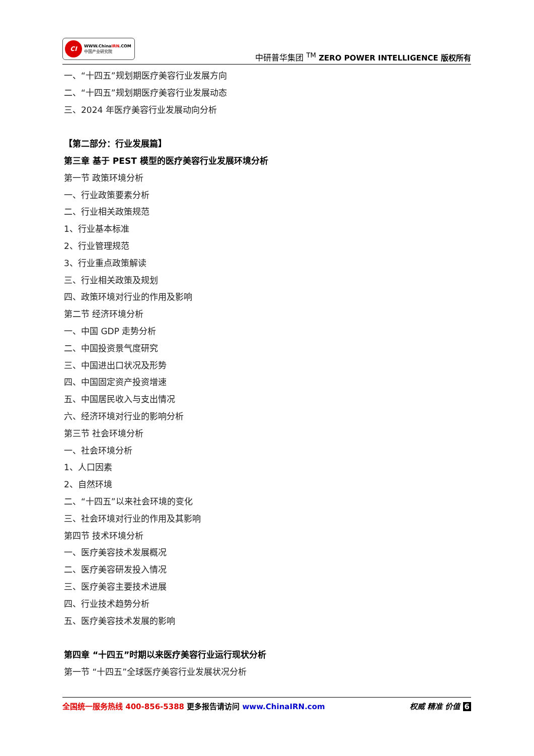CI
WWW.ChinaIRN.COM
中国产业研究院
中研普华集团 <sup>TM</sup> ZERO POWER INTELLIGENCE 版权所有
一、“十四五”规划期医疗美容行业发展方向
二、“十四五”规划期医疗美容行业发展动态
三、2024 年医疗美容行业发展动向分析
【第二部分：行业发展篇】
第三章 基于 PEST 模型的医疗美容行业发展环境分析
第一节 政策环境分析
一、行业政策要素分析
二、行业相关政策规范
1、行业基本标准
2、行业管理规范
3、行业重点政策解读
三、行业相关政策及规划
四、政策环境对行业的作用及影响
第二节 经济环境分析
一、中国 GDP 走势分析
二、中国投资景气度研究
三、中国进出口状况及形势
四、中国固定资产投资增速
五、中国居民收入与支出情况
六、经济环境对行业的影响分析
第三节 社会环境分析
一、社会环境分析
1、人口因素
2、自然环境
二、“十四五”以来社会环境的变化
三、社会环境对行业的作用及其影响
第四节 技术环境分析
一、医疗美容技术发展概况
二、医疗美容研发投入情况
三、医疗美容主要技术进展
四、行业技术趋势分析
五、医疗美容技术发展的影响
第四章 “十四五”时期以来医疗美容行业运行现状分析
第一节 “十四五”全球医疗美容行业发展状况分析
全国统一服务热线 400-856-5388 更多报告请访问 www.ChinaIRN.com
权威 精准 价值 6